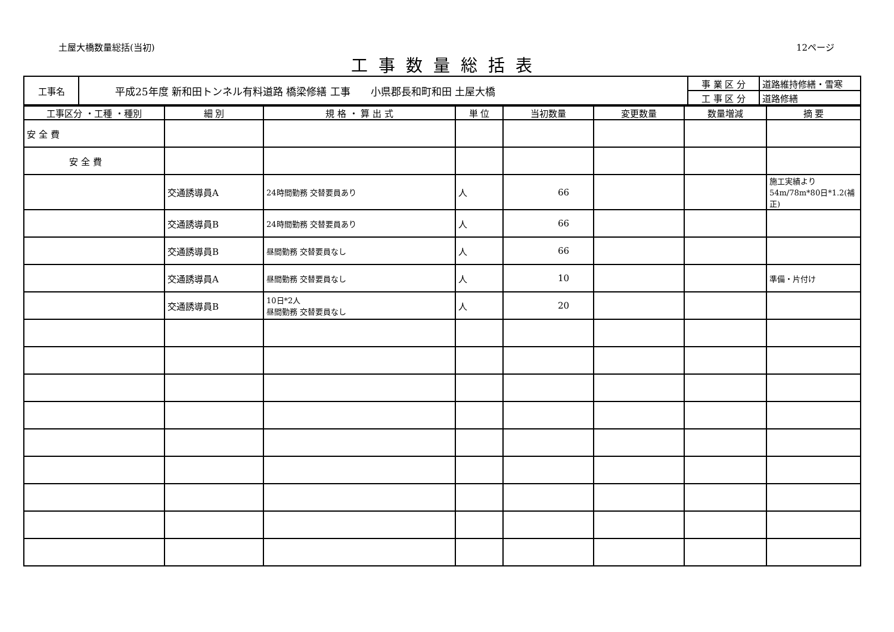土屋大橋数量総括(当初) 12ページ
工事数量総括表
| 工事名 | 平成25年度 新和田トンネル有料道路 橋梁修繕 工事 小県郡長和町和田 土屋大橋 | 事 業 区 分 | 道路維持修繕・雪寒 |
| | | 工 事 区 分 | 道路修繕 |
| 工事区分 ・工種 ・種別 | 細 別 | 規 格 ・ 算 出 式 | 単 位 | 当初数量 | 変更数量 | 数量増減 | 摘 要 |
| --- | --- | --- | --- | --- | --- | --- | --- |
| 安 全 費 | | | | | | | |
| 安 全 費 | | | | | | | |
| | 交通誘導員A | 24時間勤務 交替要員あり | 人 | 66 | | | 施工実績より 54m/78m*80日*1.2(補正) |
| | 交通誘導員B | 24時間勤務 交替要員あり | 人 | 66 | | | |
| | 交通誘導員B | 昼間勤務 交替要員なし | 人 | 66 | | | |
| | 交通誘導員A | 昼間勤務 交替要員なし | 人 | 10 | | | 準備・片付け |
| | 交通誘導員B | 10日*2人 昼間勤務 交替要員なし | 人 | 20 | | | |